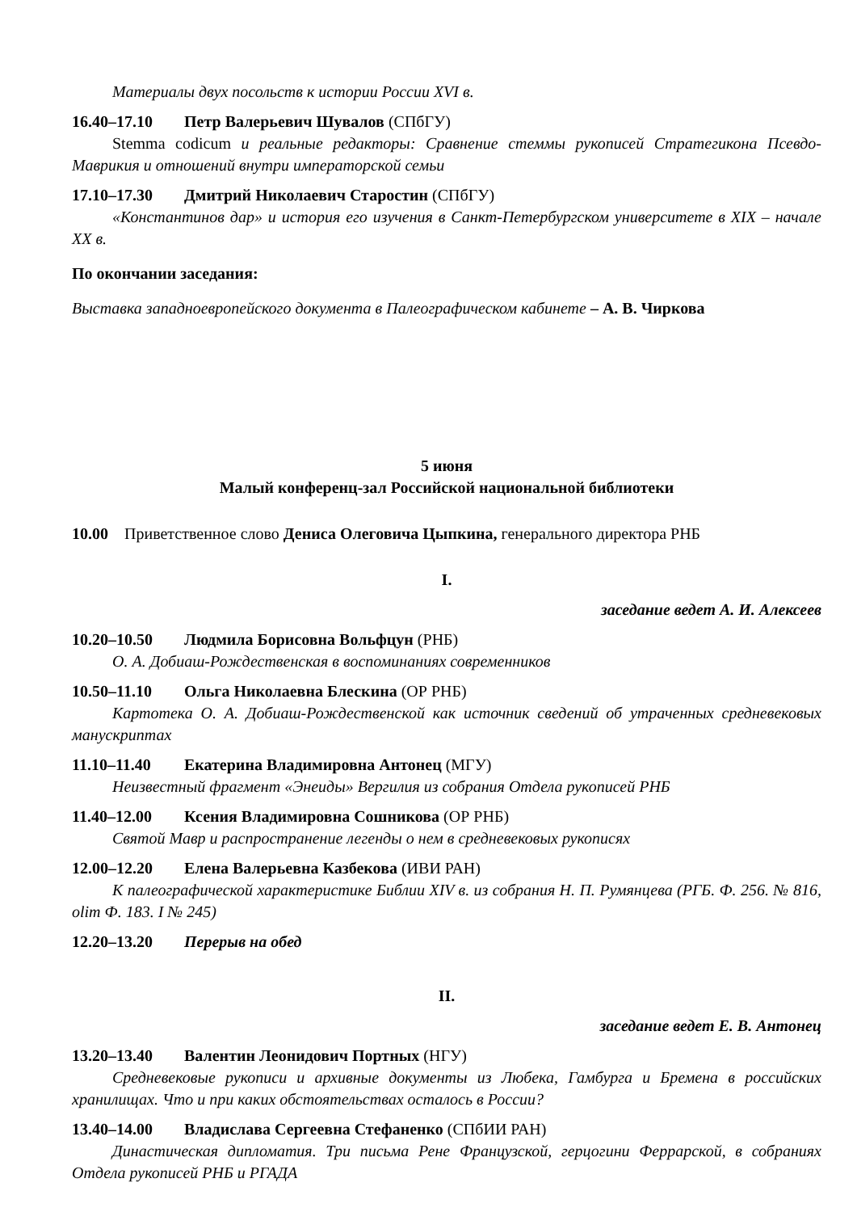Материалы двух посольств к истории России XVI в.
16.40–17.10 Петр Валерьевич Шувалов (СПбГУ)
Stemma codicum и реальные редакторы: Сравнение стеммы рукописей Стратегикона Псевдо-Маврикия и отношений внутри императорской семьи
17.10–17.30 Дмитрий Николаевич Старостин (СПбГУ)
«Константинов дар» и история его изучения в Санкт-Петербургском университете в XIX – начале XX в.
По окончании заседания:
Выставка западноевропейского документа в Палеографическом кабинете – А. В. Чиркова
5 июня
Малый конференц-зал Российской национальной библиотеки
10.00 Приветственное слово Дениса Олеговича Цыпкина, генерального директора РНБ
I.
заседание ведет А. И. Алексеев
10.20–10.50 Людмила Борисовна Вольфцун (РНБ)
О. А. Добиаш-Рождественская в воспоминаниях современников
10.50–11.10 Ольга Николаевна Блескина (ОР РНБ)
Картотека О. А. Добиаш-Рождественской как источник сведений об утраченных средневековых манускриптах
11.10–11.40 Екатерина Владимировна Антонец (МГУ)
Неизвестный фрагмент «Энеиды» Вергилия из собрания Отдела рукописей РНБ
11.40–12.00 Ксения Владимировна Сошникова (ОР РНБ)
Святой Мавр и распространение легенды о нем в средневековых рукописях
12.00–12.20 Елена Валерьевна Казбекова (ИВИ РАН)
К палеографической характеристике Библии XIV в. из собрания Н. П. Румянцева (РГБ. Ф. 256. № 816, olim Ф. 183. I № 245)
12.20–13.20 Перерыв на обед
II.
заседание ведет Е. В. Антонец
13.20–13.40 Валентин Леонидович Портных (НГУ)
Средневековые рукописи и архивные документы из Любека, Гамбурга и Бремена в российских хранилищах. Что и при каких обстоятельствах осталось в России?
13.40–14.00 Владислава Сергеевна Стефаненко (СПбИИ РАН)
Династическая дипломатия. Три письма Рене Французской, герцогини Феррарской, в собраниях Отдела рукописей РНБ и РГАДА